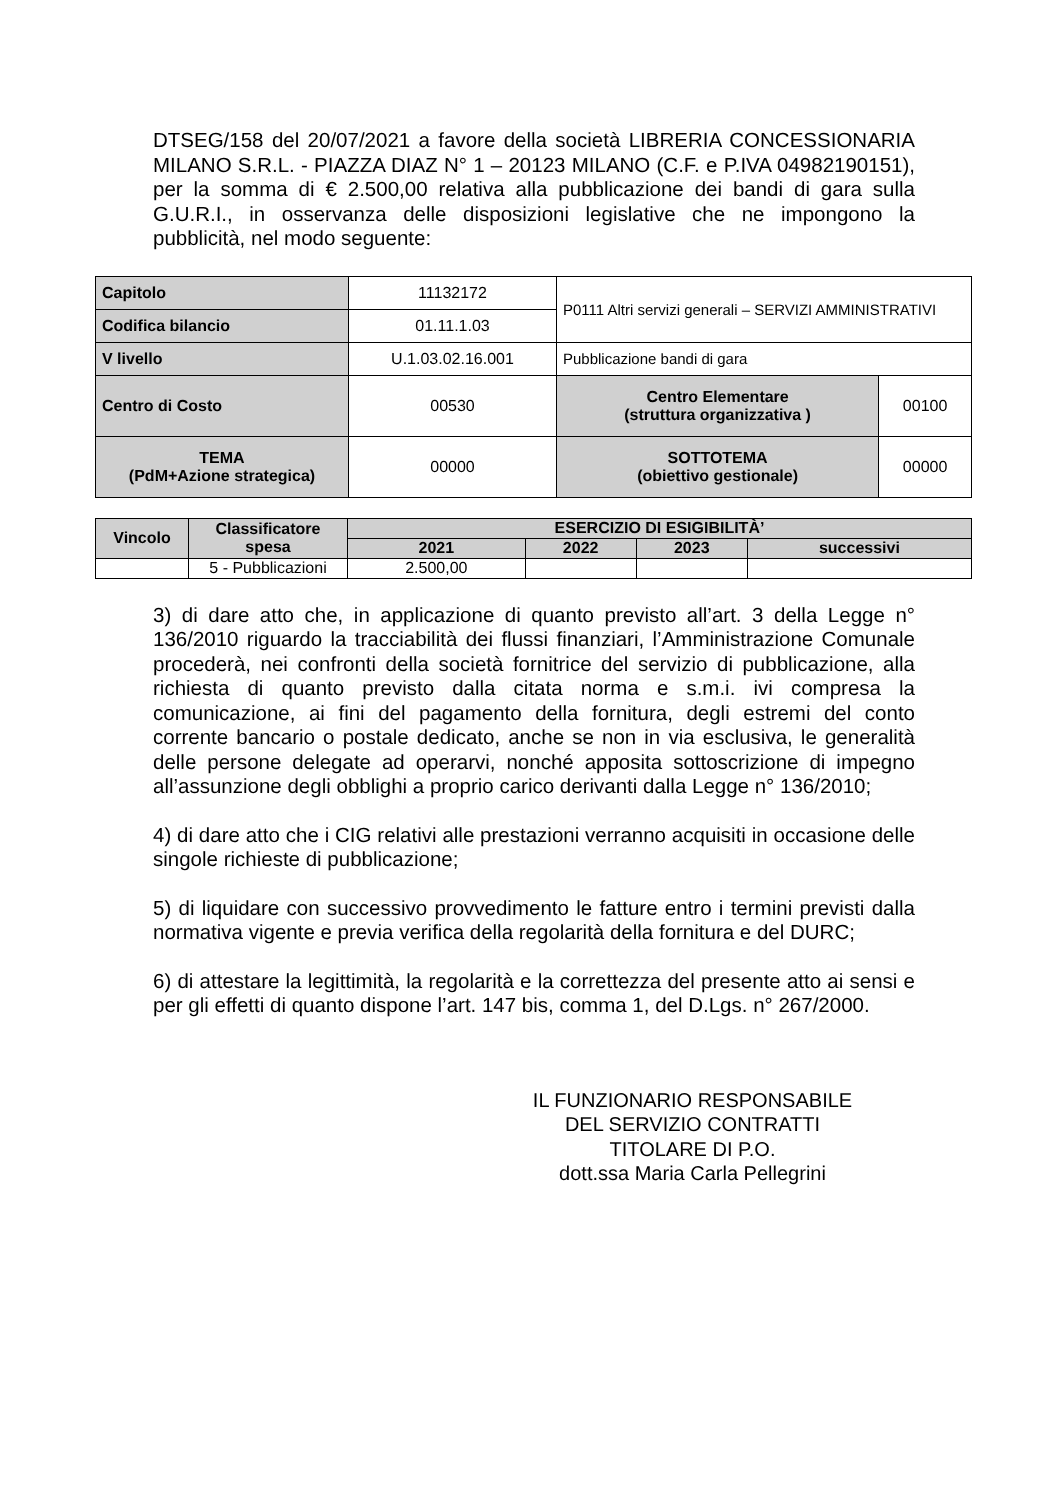DTSEG/158 del 20/07/2021 a favore della società LIBRERIA CONCESSIONARIA MILANO S.R.L. - PIAZZA DIAZ N° 1 – 20123 MILANO (C.F. e P.IVA 04982190151), per la somma di € 2.500,00 relativa alla pubblicazione dei bandi di gara sulla G.U.R.I., in osservanza delle disposizioni legislative che ne impongono la pubblicità, nel modo seguente:
| Capitolo | 11132172 | P0111 Altri servizi generali – SERVIZI AMMINISTRATIVI | |
| Codifica bilancio | 01.11.1.03 | | |
| V livello | U.1.03.02.16.001 | Pubblicazione bandi di gara | |
| Centro di Costo | 00530 | Centro Elementare (struttura organizzativa ) | 00100 |
| TEMA (PdM+Azione strategica) | 00000 | SOTTOTEMA (obiettivo gestionale) | 00000 |
| Vincolo | Classificatore spesa | ESERCIZIO DI ESIGIBILITÀ’ | | | |
| | | 2021 | 2022 | 2023 | successivi |
| | 5 - Pubblicazioni | 2.500,00 | | | |
3) di dare atto che, in applicazione di quanto previsto all’art. 3 della Legge n° 136/2010 riguardo la tracciabilità dei flussi finanziari, l’Amministrazione Comunale procederà, nei confronti della società fornitrice del servizio di pubblicazione, alla richiesta di quanto previsto dalla citata norma e s.m.i. ivi compresa la comunicazione, ai fini del pagamento della fornitura, degli estremi del conto corrente bancario o postale dedicato, anche se non in via esclusiva, le generalità delle persone delegate ad operarvi, nonché apposita sottoscrizione di impegno all’assunzione degli obblighi a proprio carico derivanti dalla Legge n° 136/2010;
4) di dare atto che i CIG relativi alle prestazioni verranno acquisiti in occasione delle singole richieste di pubblicazione;
5) di liquidare con successivo provvedimento le fatture entro i termini previsti dalla normativa vigente e previa verifica della regolarità della fornitura e del DURC;
6) di attestare la legittimità, la regolarità e la correttezza del presente atto ai sensi e per gli effetti di quanto dispone l’art. 147 bis, comma 1, del D.Lgs. n° 267/2000.
IL FUNZIONARIO RESPONSABILE
DEL SERVIZIO CONTRATTI
TITOLARE DI P.O.
dott.ssa Maria Carla Pellegrini